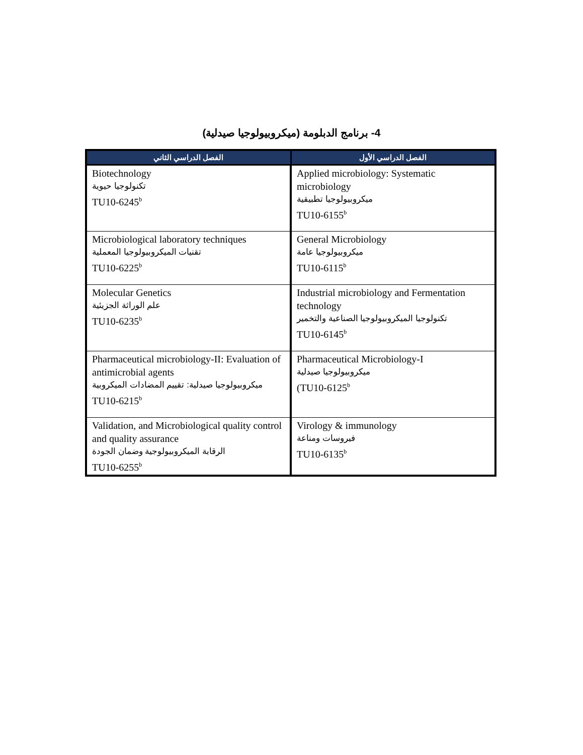4- برنامج الدبلومة (ميكروبيولوجيا صيدلية)
| الفصل الدراسي الثاني | الفصل الدراسي الأول |
| --- | --- |
| Biotechnology تكنولوجيا حيوية TU10-6245<sup>b</sup> | Applied microbiology: Systematic microbiology ميكروبيولوجيا تطبيقية TU10-6155<sup>b</sup> |
| Microbiological laboratory techniques تقنيات الميكروبيولوجيا المعملية TU10-6225<sup>b</sup> | General Microbiology ميكروبيولوجيا عامة TU10-6115<sup>b</sup> |
| Molecular Genetics علم الوراثة الجزيئية TU10-6235<sup>b</sup> | Industrial microbiology and Fermentation technology تكنولوجيا الميكروبيولوجيا الصناعية والتخمير TU10-6145<sup>b</sup> |
| Pharmaceutical microbiology-II: Evaluation of antimicrobial agents ميكروبيولوجيا صيدلية: تقييم المضادات الميكروبية TU10-6215<sup>b</sup> | Pharmaceutical Microbiology-I ميكروبيولوجيا صيدلية (TU10-6125<sup>b</sup> |
| Validation, and Microbiological quality control and quality assurance الرقابة الميكروبيولوجية وضمان الجودة TU10-6255<sup>b</sup> | Virology & immunology فيروسات ومناعة TU10-6135<sup>b</sup> |